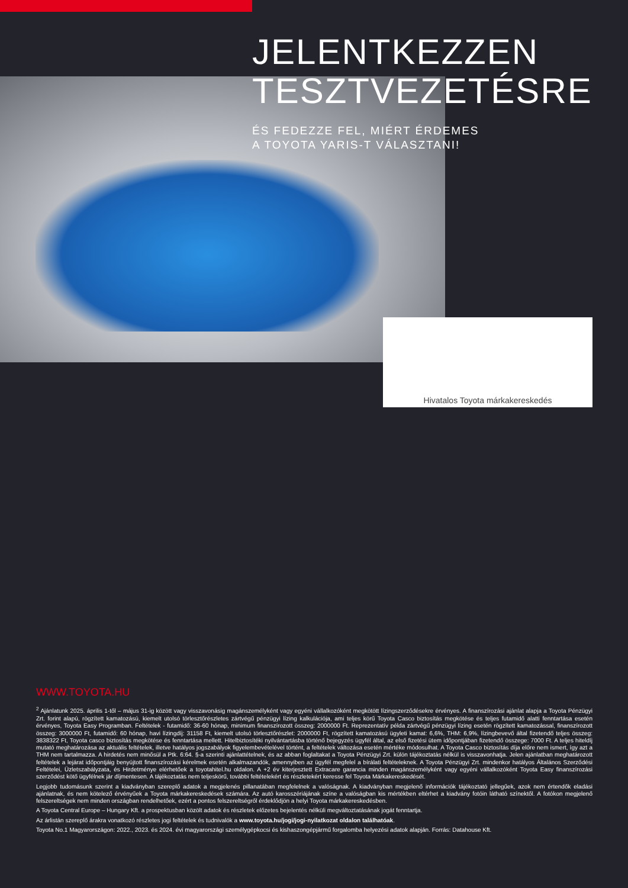JELENTKEZZEN
TESZTVEZETÉSRE
ÉS FEDEZZE FEL, MIÉRT ÉRDEMES
A TOYOTA YARIS-T VÁLASZTANI!
Hivatalos Toyota márkakereskedés
WWW.TOYOTA.HU
<sup>2</sup> Ajánlatunk 2025. április 1-től – május 31-ig között vagy visszavonásig magánszemélyként vagy egyéni vállalkozóként megkötött lízingszerződésekre érvényes. A finanszírozási ajánlat alapja a Toyota Pénzügyi Zrt. forint alapú, rögzített kamatozású, kiemelt utolsó törlesztőrészletes zártvégű pénzügyi lízing kalkulációja, ami teljes körű Toyota Casco biztosítás megkötése és teljes futamidő alatti fenntartása esetén érvényes, Toyota Easy Programban. Feltételek - futamidő: 36-60 hónap, minimum finanszírozott összeg: 2000000 Ft. Reprezentatív példa zártvégű pénzügyi lízing esetén rögzített kamatozással, finanszírozott összeg: 3000000 Ft, futamidő: 60 hónap, havi lízingdíj: 31158 Ft, kiemelt utolsó törlesztőrészlet: 2000000 Ft, rögzített kamatozású ügyleti kamat: 6,6%, THM: 6,9%, lízingbevevő által fizetendő teljes összeg: 3838322 Ft, Toyota casco biztosítás megkötése és fenntartása mellett. Hitelbiztosítéki nyilvántartásba történő bejegyzés ügyfél által, az első fizetési ütem időpontjában fizetendő összege: 7000 Ft. A teljes hiteldíj mutató meghatározása az aktuális feltételek, illetve hatályos jogszabályok figyelembevételével történt, a feltételek változása esetén mértéke módosulhat. A Toyota Casco biztosítás díja előre nem ismert, így azt a THM nem tartalmazza. A hirdetés nem minősül a Ptk. 6:64. §-a szerinti ajánlattételnek, és az abban foglaltakat a Toyota Pénzügyi Zrt. külön tájékoztatás nélkül is visszavonhatja. Jelen ajánlatban meghatározott feltételek a lejárat időpontjáig benyújtott finanszírozási kérelmek esetén alkalmazandók, amennyiben az ügyfél megfelel a bírálati feltételeknek. A Toyota Pénzügyi Zrt. mindenkor hatályos Általános Szerződési Feltételei, Üzletszabályzata, és Hirdetménye elérhetőek a toyotahitel.hu oldalon. A +2 év kiterjesztett Extracare garancia minden magánszemélyként vagy egyéni vállalkozóként Toyota Easy finanszírozási szerződést kötő ügyfélnek jár díjmentesen. A tájékoztatás nem teljeskörű, további feltételekért és részletekért keresse fel Toyota Márkakereskedését.
Legjobb tudomásunk szerint a kiadványban szereplő adatok a megjelenés pillanatában megfelelnek a valóságnak. A kiadványban megjelenő információk tájékoztató jellegűek, azok nem értendők eladási ajánlatnak, és nem kötelező érvényűek a Toyota márkakereskedések számára. Az autó karosszériájának színe a valóságban kis mértékben eltérhet a kiadvány fotóin látható színektől. A fotókon megjelenő felszereltségek nem minden országban rendelhetőek, ezért a pontos felszereltségről érdeklődjön a helyi Toyota márkakereskedésben.
A Toyota Central Europe – Hungary Kft. a prospektusban közölt adatok és részletek előzetes bejelentés nélküli megváltoztatásának jogát fenntartja.
Az árlistán szereplő árakra vonatkozó részletes jogi feltételek és tudnivalók a www.toyota.hu/jogi/jogi-nyilatkozat oldalon találhatóak.
Toyota No.1 Magyarországon: 2022., 2023. és 2024. évi magyarországi személygépkocsi és kishaszongépjármű forgalomba helyezési adatok alapján. Forrás: Datahouse Kft.